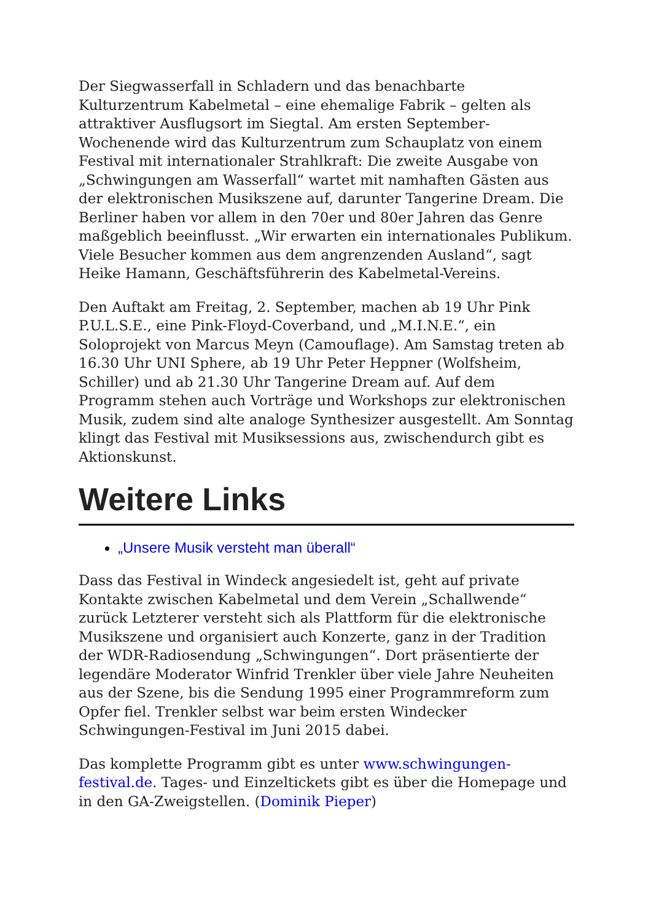Der Siegwasserfall in Schladern und das benachbarte Kulturzentrum Kabelmetal – eine ehemalige Fabrik – gelten als attraktiver Ausflugsort im Siegtal. Am ersten September-Wochenende wird das Kulturzentrum zum Schauplatz von einem Festival mit internationaler Strahlkraft: Die zweite Ausgabe von „Schwingungen am Wasserfall“ wartet mit namhaften Gästen aus der elektronischen Musikszene auf, darunter Tangerine Dream. Die Berliner haben vor allem in den 70er und 80er Jahren das Genre maßgeblich beeinflusst. „Wir erwarten ein internationales Publikum. Viele Besucher kommen aus dem angrenzenden Ausland“, sagt Heike Hamann, Geschäftsführerin des Kabelmetal-Vereins.
Den Auftakt am Freitag, 2. September, machen ab 19 Uhr Pink P.U.L.S.E., eine Pink-Floyd-Coverband, und „M.I.N.E.“, ein Soloprojekt von Marcus Meyn (Camouflage). Am Samstag treten ab 16.30 Uhr UNI Sphere, ab 19 Uhr Peter Heppner (Wolfsheim, Schiller) und ab 21.30 Uhr Tangerine Dream auf. Auf dem Programm stehen auch Vorträge und Workshops zur elektronischen Musik, zudem sind alte analoge Synthesizer ausgestellt. Am Sonntag klingt das Festival mit Musiksessions aus, zwischendurch gibt es Aktionskunst.
Weitere Links
„Unsere Musik versteht man überall“
Dass das Festival in Windeck angesiedelt ist, geht auf private Kontakte zwischen Kabelmetal und dem Verein „Schallwende“ zurück Letzterer versteht sich als Plattform für die elektronische Musikszene und organisiert auch Konzerte, ganz in der Tradition der WDR-Radiosendung „Schwingungen“. Dort präsentierte der legendäre Moderator Winfrid Trenkler über viele Jahre Neuheiten aus der Szene, bis die Sendung 1995 einer Programmreform zum Opfer fiel. Trenkler selbst war beim ersten Windecker Schwingungen-Festival im Juni 2015 dabei.
Das komplette Programm gibt es unter www.schwingungen-festival.de. Tages- und Einzeltickets gibt es über die Homepage und in den GA-Zweigstellen. (Dominik Pieper)